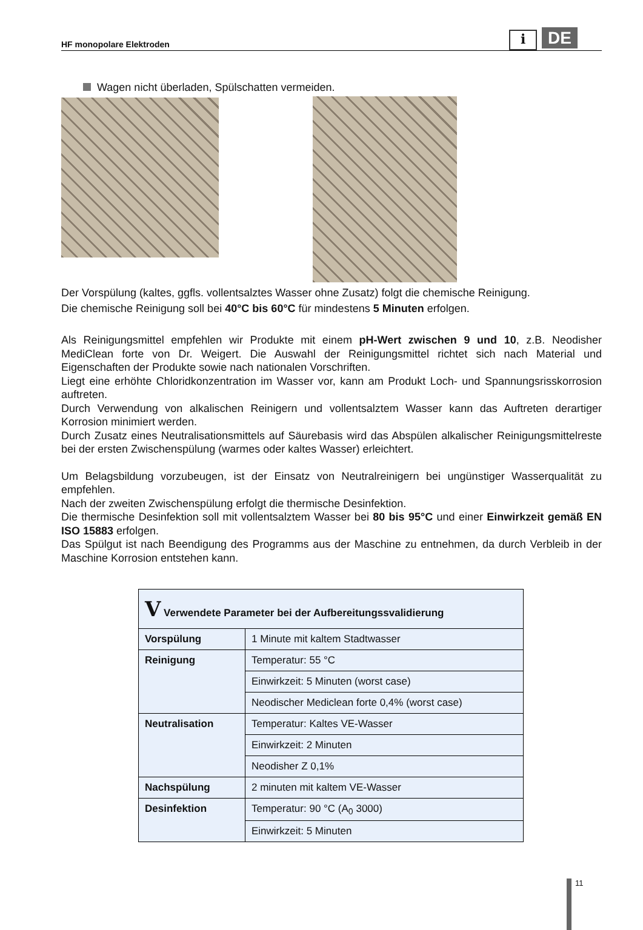HF monopolare Elektroden
i DE
Wagen nicht überladen, Spülschatten vermeiden.
Der Vorspülung (kaltes, ggfls. vollentsalztes Wasser ohne Zusatz) folgt die chemische Reinigung.
Die chemische Reinigung soll bei 40°C bis 60°C für mindestens 5 Minuten erfolgen.
Als Reinigungsmittel empfehlen wir Produkte mit einem pH-Wert zwischen 9 und 10, z.B. Neodisher MediClean forte von Dr. Weigert. Die Auswahl der Reinigungsmittel richtet sich nach Material und Eigenschaften der Produkte sowie nach nationalen Vorschriften.
Liegt eine erhöhte Chloridkonzentration im Wasser vor, kann am Produkt Loch- und Spannungsrisskorrosion auftreten.
Durch Verwendung von alkalischen Reinigern und vollentsalztem Wasser kann das Auftreten derartiger Korrosion minimiert werden.
Durch Zusatz eines Neutralisationsmittels auf Säurebasis wird das Abspülen alkalischer Reinigungsmittelreste bei der ersten Zwischenspülung (warmes oder kaltes Wasser) erleichtert.
Um Belagsbildung vorzubeugen, ist der Einsatz von Neutralreinigern bei ungünstiger Wasserqualität zu empfehlen.
Nach der zweiten Zwischenspülung erfolgt die thermische Desinfektion.
Die thermische Desinfektion soll mit vollentsalztem Wasser bei 80 bis 95°C und einer Einwirkzeit gemäß EN ISO 15883 erfolgen.
Das Spülgut ist nach Beendigung des Programms aus der Maschine zu entnehmen, da durch Verbleib in der Maschine Korrosion entstehen kann.
| V Verwendete Parameter bei der Aufbereitungssvalidierung | |
| Vorspülung | 1 Minute mit kaltem Stadtwasser |
| Reinigung | Temperatur: 55 °C |
| | Einwirkzeit: 5 Minuten (worst case) |
| | Neodischer Mediclean forte 0,4% (worst case) |
| Neutralisation | Temperatur: Kaltes VE-Wasser |
| | Einwirkzeit: 2 Minuten |
| | Neodisher Z 0,1% |
| Nachspülung | 2 minuten mit kaltem VE-Wasser |
| Desinfektion | Temperatur: 90 °C (A<sub>0</sub> 3000) |
| | Einwirkzeit: 5 Minuten |
11